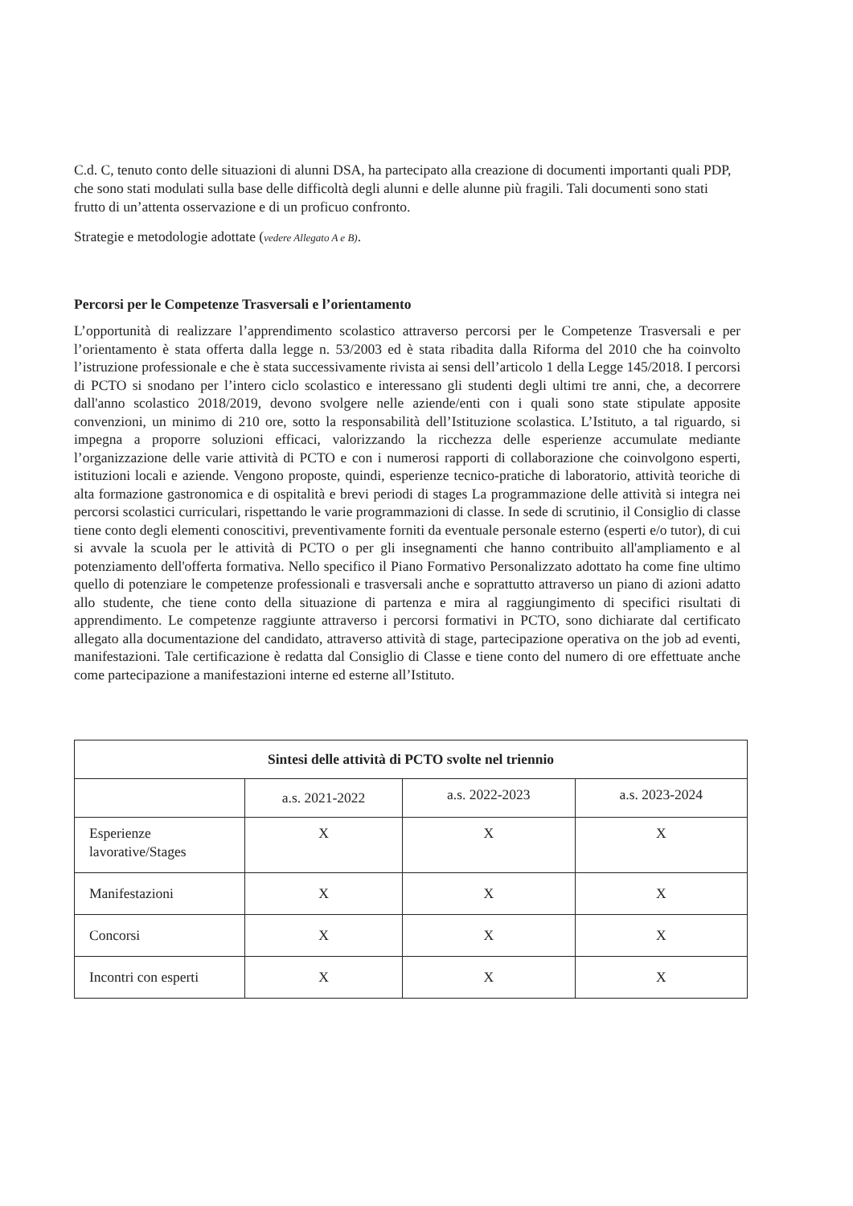C.d. C, tenuto conto delle situazioni di alunni DSA, ha partecipato alla creazione di documenti importanti quali PDP, che sono stati modulati sulla base delle difficoltà degli alunni e delle alunne più fragili. Tali documenti sono stati frutto di un’attenta osservazione e di un proficuo confronto.
Strategie e metodologie adottate (vedere Allegato A e B).
Percorsi per le Competenze Trasversali e l’orientamento
L’opportunità di realizzare l’apprendimento scolastico attraverso percorsi per le Competenze Trasversali e per l’orientamento è stata offerta dalla legge n. 53/2003 ed è stata ribadita dalla Riforma del 2010 che ha coinvolto l’istruzione professionale e che è stata successivamente rivista ai sensi dell’articolo 1 della Legge 145/2018. I percorsi di PCTO si snodano per l’intero ciclo scolastico e interessano gli studenti degli ultimi tre anni, che, a decorrere dall'anno scolastico 2018/2019, devono svolgere nelle aziende/enti con i quali sono state stipulate apposite convenzioni, un minimo di 210 ore, sotto la responsabilità dell’Istituzione scolastica. L’Istituto, a tal riguardo, si impegna a proporre soluzioni efficaci, valorizzando la ricchezza delle esperienze accumulate mediante l’organizzazione delle varie attività di PCTO e con i numerosi rapporti di collaborazione che coinvolgono esperti, istituzioni locali e aziende. Vengono proposte, quindi, esperienze tecnico-pratiche di laboratorio, attività teoriche di alta formazione gastronomica e di ospitalità e brevi periodi di stages La programmazione delle attività si integra nei percorsi scolastici curriculari, rispettando le varie programmazioni di classe. In sede di scrutinio, il Consiglio di classe tiene conto degli elementi conoscitivi, preventivamente forniti da eventuale personale esterno (esperti e/o tutor), di cui si avvale la scuola per le attività di PCTO o per gli insegnamenti che hanno contribuito all'ampliamento e al potenziamento dell'offerta formativa. Nello specifico il Piano Formativo Personalizzato adottato ha come fine ultimo quello di potenziare le competenze professionali e trasversali anche e soprattutto attraverso un piano di azioni adatto allo studente, che tiene conto della situazione di partenza e mira al raggiungimento di specifici risultati di apprendimento. Le competenze raggiunte attraverso i percorsi formativi in PCTO, sono dichiarate dal certificato allegato alla documentazione del candidato, attraverso attività di stage, partecipazione operativa on the job ad eventi, manifestazioni. Tale certificazione è redatta dal Consiglio di Classe e tiene conto del numero di ore effettuate anche come partecipazione a manifestazioni interne ed esterne all’Istituto.
| Sintesi delle attività di PCTO svolte nel triennio | | | |
| --- | --- | --- | --- |
| | a.s. 2021-2022 | a.s. 2022-2023 | a.s. 2023-2024 |
| Esperienze lavorative/Stages | X | X | X |
| Manifestazioni | X | X | X |
| Concorsi | X | X | X |
| Incontri con esperti | X | X | X |